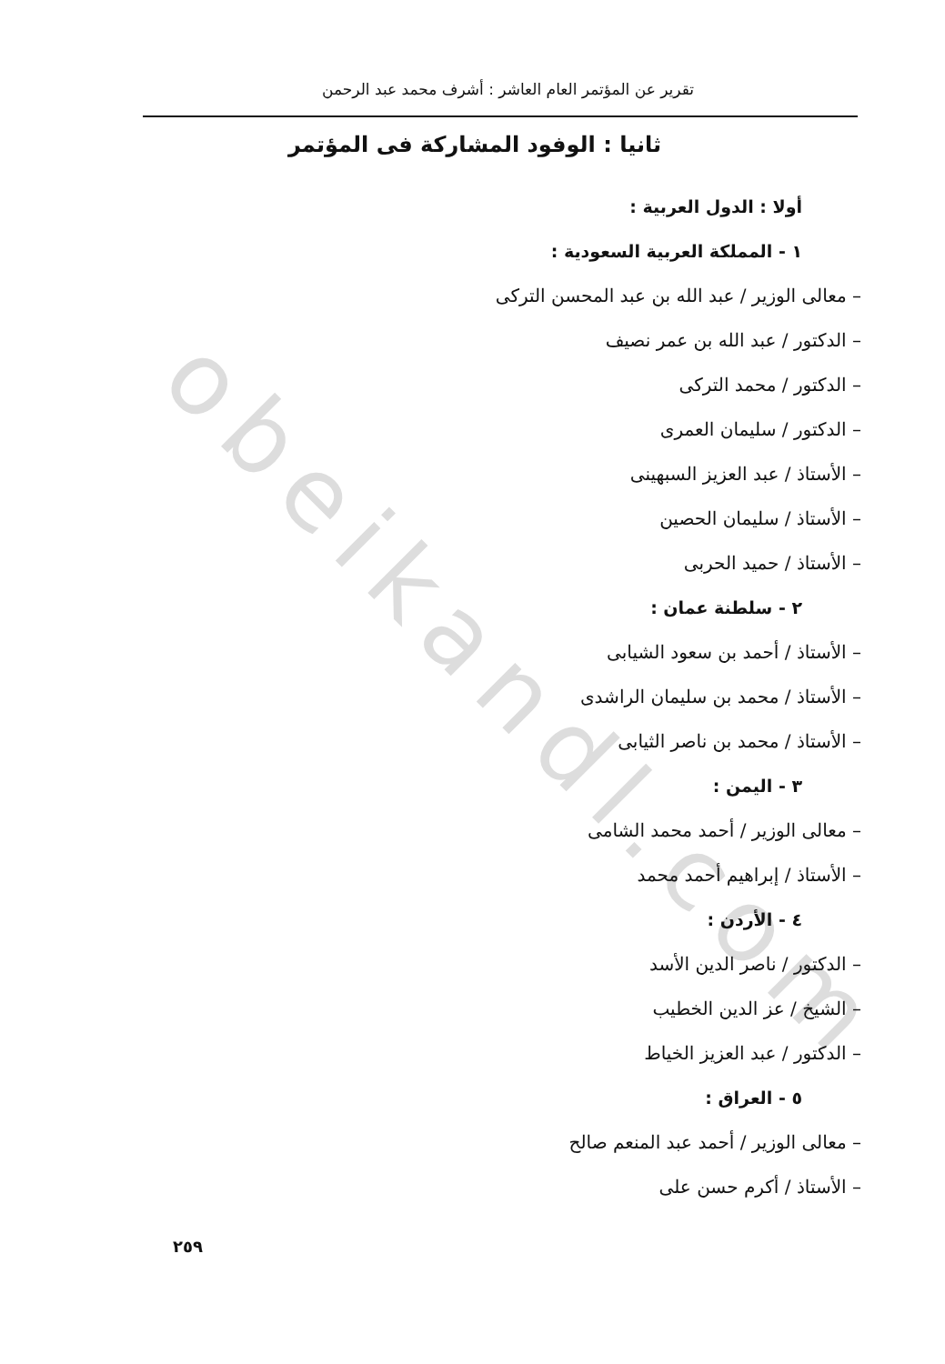obeikandl.com
تقرير عن المؤتمر العام العاشر : أشرف محمد عبد الرحمن
ثانيا : الوفود المشاركة فى المؤتمر
أولا : الدول العربية :
١ - المملكة العربية السعودية :
– معالى الوزير / عبد الله بن عبد المحسن التركى
– الدكتور / عبد الله بن عمر نصيف
– الدكتور / محمد التركى
– الدكتور / سليمان العمرى
– الأستاذ / عبد العزيز السبهينى
– الأستاذ / سليمان الحصين
– الأستاذ / حميد الحربى
٢ - سلطنة عمان :
– الأستاذ / أحمد بن سعود الشيابى
– الأستاذ / محمد بن سليمان الراشدى
– الأستاذ / محمد بن ناصر الثيابى
٣ - اليمن :
– معالى الوزير / أحمد محمد الشامى
– الأستاذ / إبراهيم أحمد محمد
٤ - الأردن :
– الدكتور / ناصر الدين الأسد
– الشيخ / عز الدين الخطيب
– الدكتور / عبد العزيز الخياط
٥ - العراق :
– معالى الوزير / أحمد عبد المنعم صالح
– الأستاذ / أكرم حسن على
٢٥٩